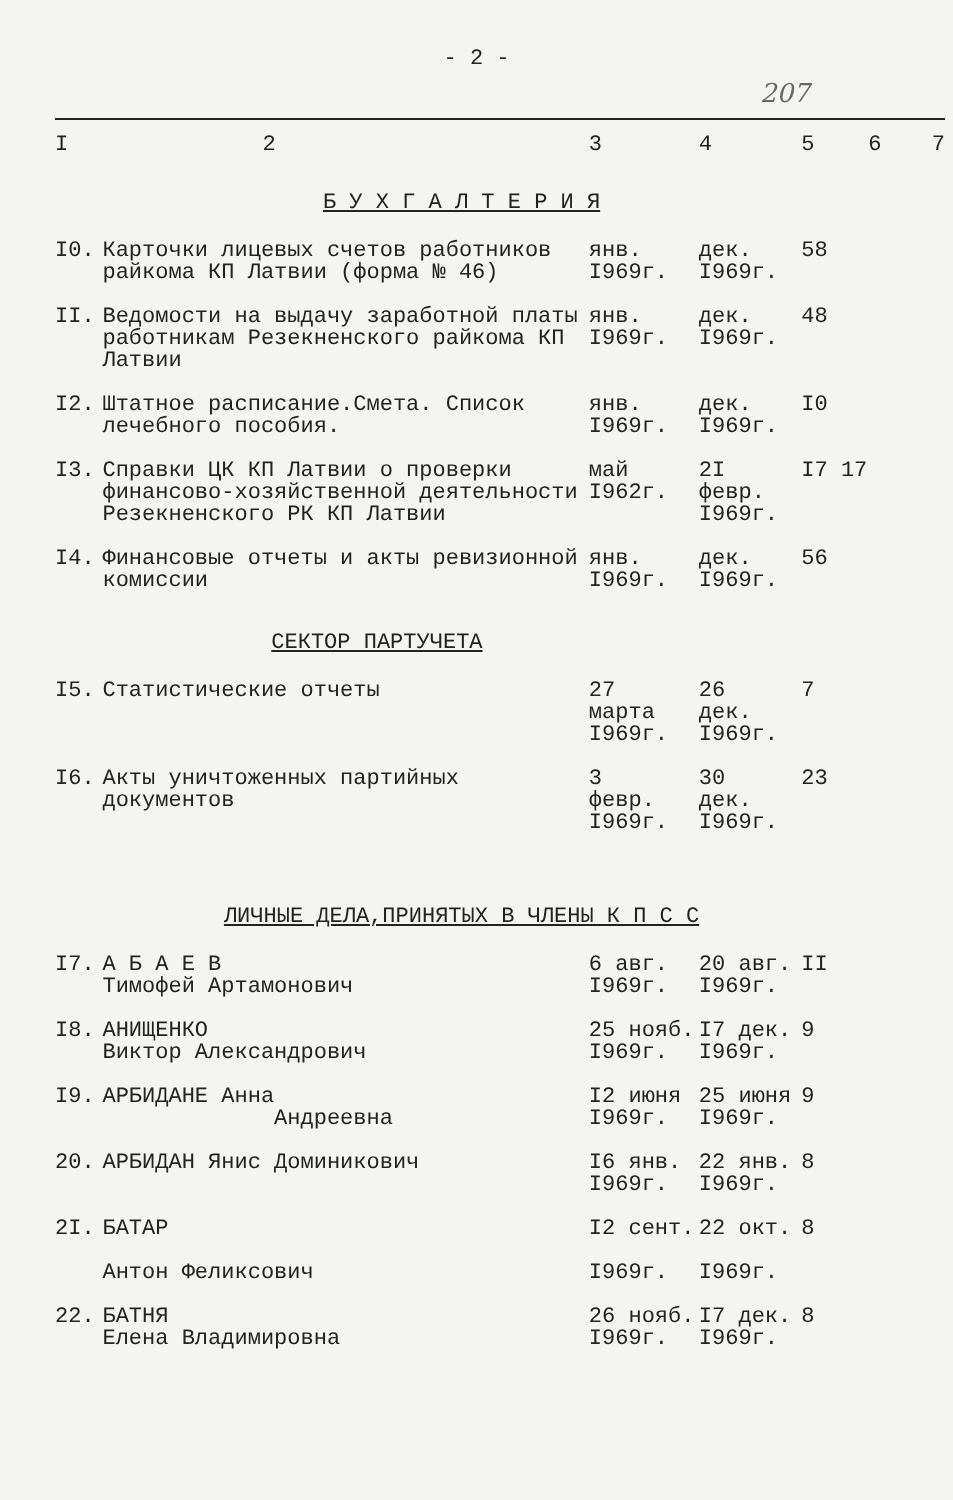- 2 -
207
| I | 2 | 3 | 4 | 5 | 6 | 7 |
| --- | --- | --- | --- | --- | --- | --- |
| Б У Х Г А Л Т Е Р И Я | | | | | | |
| I0. | Карточки лицевых счетов работников райкома КП Латвии (форма № 46) | янв. I969г. | дек. I969г. | 58 | | |
| II. | Ведомости на выдачу заработной платы работникам Резекненского райкома КП Латвии | янв. I969г. | дек. I969г. | 48 | | |
| I2. | Штатное расписание.Смета. Список лечебного пособия. | янв. I969г. | дек. I969г. | I0 | | |
| I3. | Справки ЦК КП Латвии о проверки финансово-хозяйственной деятельности Резекненского РК КП Латвии | май I962г. | 2I февр. I969г. | I7 17 | | |
| I4. | Финансовые отчеты и акты ревизионной комиссии | янв. I969г. | дек. I969г. | 56 | | |
| СЕКТОР ПАРТУЧЕТА | | | | | | |
| I5. | Статистические отчеты | 27 марта I969г. | 26 дек. I969г. | 7 | | |
| I6. | Акты уничтоженных партийных документов | 3 февр. I969г. | 30 дек. I969г. | 23 | | |
| ЛИЧНЫЕ ДЕЛА,ПРИНЯТЫХ В ЧЛЕНЫ К П С С | | | | | | |
| I7. | А Б А Е В Тимофей Артамонович | 6 авг. I969г. | 20 авг. I969г. | II | | |
| I8. | АНИЩЕНКО Виктор Александрович | 25 нояб. I969г. | I7 дек. I969г. | 9 | | |
| I9. | АРБИДАНЕ Анна Андреевна | I2 июня I969г. | 25 июня I969г. | 9 | | |
| 20. | АРБИДАН Янис Доминикович | I6 янв. I969г. | 22 янв. I969г. | 8 | | |
| 2I. | БАТАР Антон Феликсович | I2 сент. I969г. | 22 окт. I969г. | 8 | | |
| 22. | БАТНЯ Елена Владимировна | 26 нояб. I969г. | I7 дек. I969г. | 8 | | |